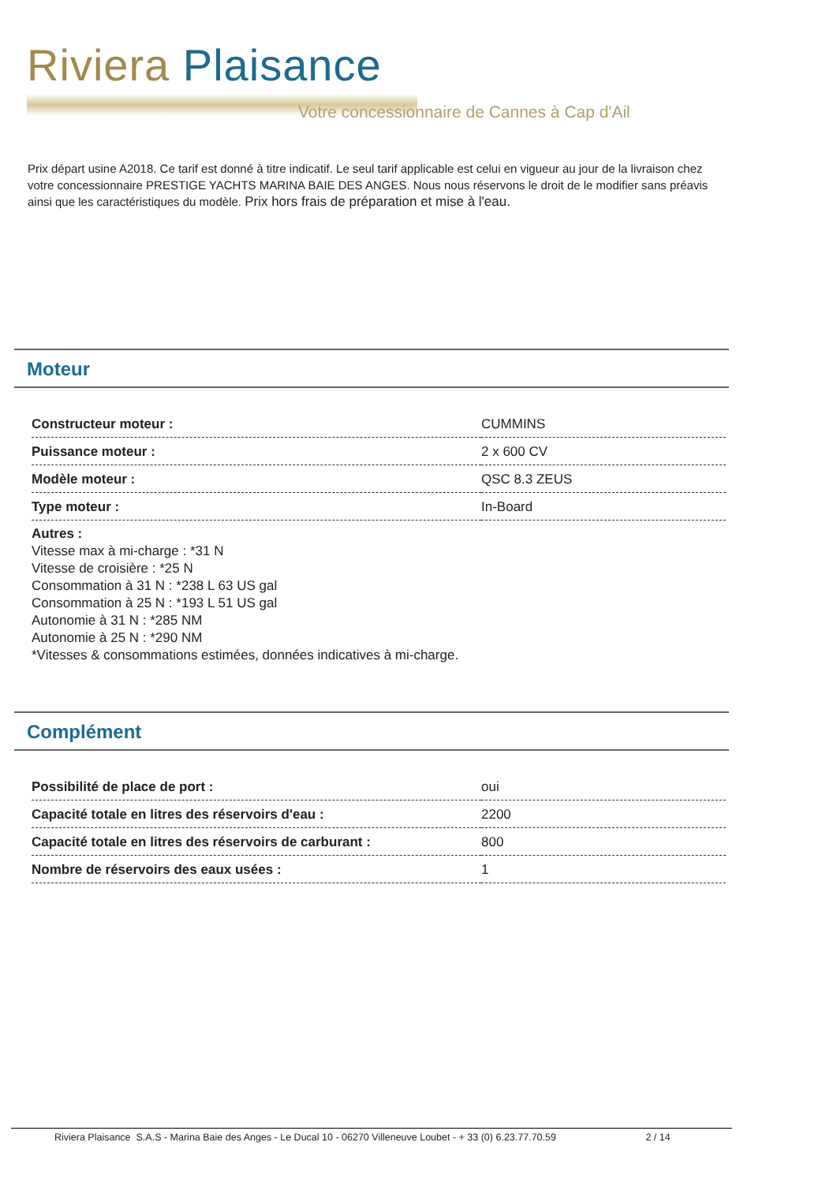Riviera Plaisance
Votre concessionnaire de Cannes à Cap d'Ail
Prix départ usine A2018. Ce tarif est donné à titre indicatif. Le seul tarif applicable est celui en vigueur au jour de la livraison chez votre concessionnaire PRESTIGE YACHTS MARINA BAIE DES ANGES. Nous nous réservons le droit de le modifier sans préavis ainsi que les caractéristiques du modèle. Prix hors frais de préparation et mise à l'eau.
Moteur
| Constructeur moteur : | CUMMINS |
| Puissance moteur : | 2 x 600 CV |
| Modèle moteur : | QSC 8.3 ZEUS |
| Type moteur : | In-Board |
Autres :
Vitesse max à mi-charge : *31 N
Vitesse de croisière : *25 N
Consommation à 31 N : *238 L 63 US gal
Consommation à 25 N : *193 L 51 US gal
Autonomie à 31 N : *285 NM
Autonomie à 25 N : *290 NM
*Vitesses & consommations estimées, données indicatives à mi-charge.
Complément
| Possibilité de place de port : | oui |
| Capacité totale en litres des réservoirs d'eau : | 2200 |
| Capacité totale en litres des réservoirs de carburant : | 800 |
| Nombre de réservoirs des eaux usées : | 1 |
Riviera Plaisance S.A.S - Marina Baie des Anges - Le Ducal 10 - 06270 Villeneuve Loubet - + 33 (0) 6.23.77.70.59 2 / 14